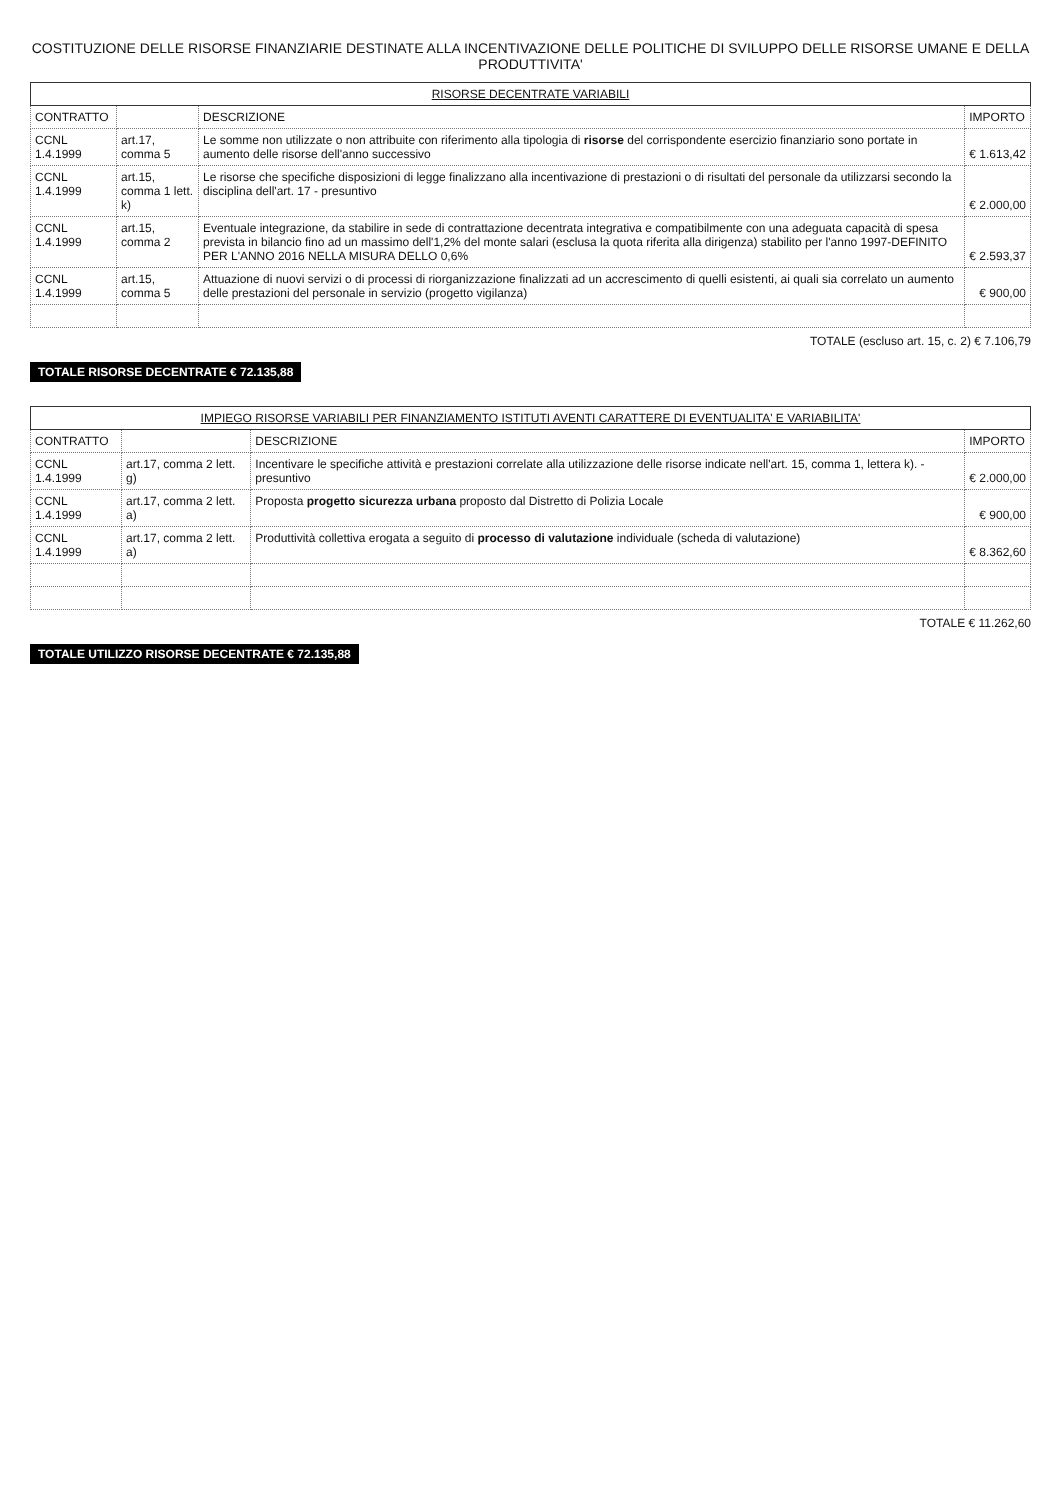COSTITUZIONE DELLE RISORSE FINANZIARIE DESTINATE ALLA INCENTIVAZIONE DELLE POLITICHE DI SVILUPPO DELLE RISORSE UMANE E DELLA PRODUTTIVITA'
| RISORSE DECENTRATE VARIABILI | | | |
| --- | --- | --- | --- |
| CONTRATTO | | DESCRIZIONE | IMPORTO |
| CCNL 1.4.1999 | art.17, comma 5 | Le somme non utilizzate o non attribuite con riferimento alla tipologia di risorse del corrispondente esercizio finanziario sono portate in aumento delle risorse dell'anno successivo | € 1.613,42 |
| CCNL 1.4.1999 | art.15, comma 1 lett. k) | Le risorse che specifiche disposizioni di legge finalizzano alla incentivazione di prestazioni o di risultati del personale da utilizzarsi secondo la disciplina dell'art. 17 - presuntivo | € 2.000,00 |
| CCNL 1.4.1999 | art.15, comma 2 | Eventuale integrazione, da stabilire in sede di contrattazione decentrata integrativa e compatibilmente con una adeguata capacità di spesa prevista in bilancio fino ad un massimo dell'1,2% del monte salari (esclusa la quota riferita alla dirigenza) stabilito per l'anno 1997-DEFINITO PER L'ANNO 2016 NELLA MISURA DELLO 0,6% | € 2.593,37 |
| CCNL 1.4.1999 | art.15, comma 5 | Attuazione di nuovi servizi o di processi di riorganizzazione finalizzati ad un accrescimento di quelli esistenti, ai quali sia correlato un aumento delle prestazioni del personale in servizio (progetto vigilanza) | € 900,00 |
TOTALE (escluso art. 15, c. 2) € 7.106,79
TOTALE RISORSE DECENTRATE € 72.135,88
| IMPIEGO RISORSE VARIABILI PER FINANZIAMENTO ISTITUTI AVENTI CARATTERE DI EVENTUALITA' E VARIABILITA' | | | |
| --- | --- | --- | --- |
| CONTRATTO | | DESCRIZIONE | IMPORTO |
| CCNL 1.4.1999 | art.17, comma 2 lett. g) | Incentivare le specifiche attività e prestazioni correlate alla utilizzazione delle risorse indicate nell'art. 15, comma 1, lettera k). - presuntivo | € 2.000,00 |
| CCNL 1.4.1999 | art.17, comma 2 lett. a) | Proposta progetto sicurezza urbana proposto dal Distretto di Polizia Locale | € 900,00 |
| CCNL 1.4.1999 | art.17, comma 2 lett. a) | Produttività collettiva erogata a seguito di processo di valutazione individuale (scheda di valutazione) | € 8.362,60 |
TOTALE € 11.262,60
TOTALE UTILIZZO RISORSE DECENTRATE € 72.135,88